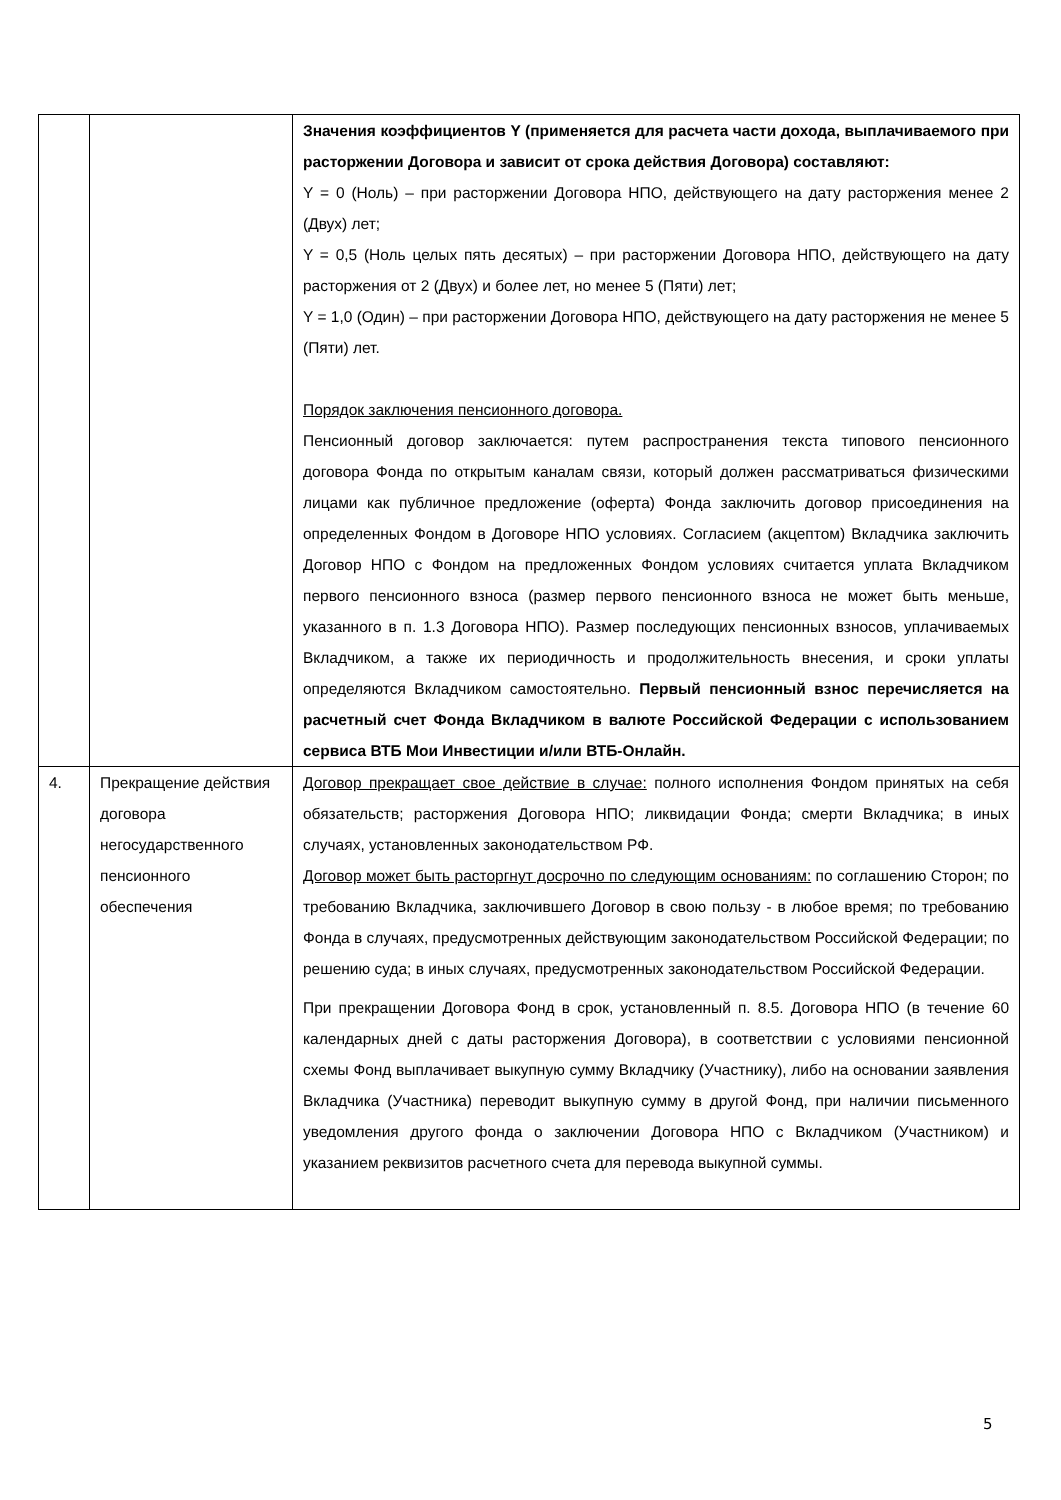| | | Значения коэффициентов Y (применяется для расчета части дохода, выплачиваемого при расторжении Договора и зависит от срока действия Договора) составляют: Y = 0 (Ноль) – при расторжении Договора НПО, действующего на дату расторжения менее 2 (Двух) лет; Y = 0,5 (Ноль целых пять десятых) – при расторжении Договора НПО, действующего на дату расторжения от 2 (Двух) и более лет, но менее 5 (Пяти) лет; Y = 1,0 (Один) – при расторжении Договора НПО, действующего на дату расторжения не менее 5 (Пяти) лет. Порядок заключения пенсионного договора. Пенсионный договор заключается: путем распространения текста типового пенсионного договора Фонда по открытым каналам связи, который должен рассматриваться физическими лицами как публичное предложение (оферта) Фонда заключить договор присоединения на определенных Фондом в Договоре НПО условиях. Согласием (акцептом) Вкладчика заключить Договор НПО с Фондом на предложенных Фондом условиях считается уплата Вкладчиком первого пенсионного взноса (размер первого пенсионного взноса не может быть меньше, указанного в п. 1.3 Договора НПО). Размер последующих пенсионных взносов, уплачиваемых Вкладчиком, а также их периодичность и продолжительность внесения, и сроки уплаты определяются Вкладчиком самостоятельно. Первый пенсионный взнос перечисляется на расчетный счет Фонда Вкладчиком в валюте Российской Федерации с использованием сервиса ВТБ Мои Инвестиции и/или ВТБ-Онлайн. |
| 4. | Прекращение действия договора негосударственного пенсионного обеспечения | Договор прекращает свое действие в случае: полного исполнения Фондом принятых на себя обязательств; расторжения Договора НПО; ликвидации Фонда; смерти Вкладчика; в иных случаях, установленных законодательством РФ. Договор может быть расторгнут досрочно по следующим основаниям: по соглашению Сторон; по требованию Вкладчика, заключившего Договор в свою пользу - в любое время; по требованию Фонда в случаях, предусмотренных действующим законодательством Российской Федерации; по решению суда; в иных случаях, предусмотренных законодательством Российской Федерации. При прекращении Договора Фонд в срок, установленный п. 8.5. Договора НПО (в течение 60 календарных дней с даты расторжения Договора), в соответствии с условиями пенсионной схемы Фонд выплачивает выкупную сумму Вкладчику (Участнику), либо на основании заявления Вкладчика (Участника) переводит выкупную сумму в другой Фонд, при наличии письменного уведомления другого фонда о заключении Договора НПО с Вкладчиком (Участником) и указанием реквизитов расчетного счета для перевода выкупной суммы. |
5